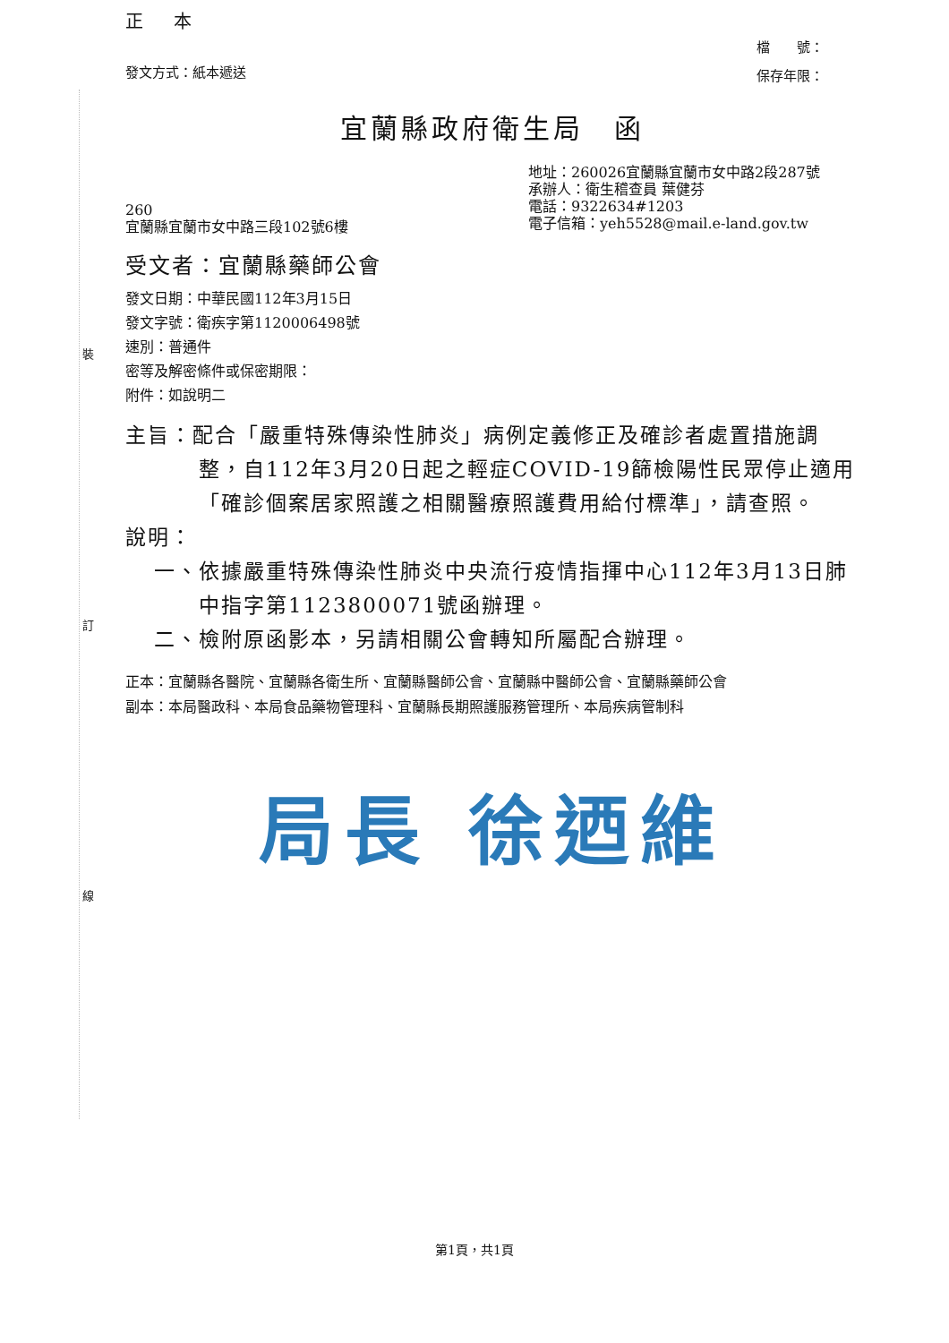裝
訂
線
正 本
發文方式：紙本遞送
檔　　號：
保存年限：
宜蘭縣政府衛生局　函
260
宜蘭縣宜蘭市女中路三段102號6樓
地址：260026宜蘭縣宜蘭市女中路2段287號
承辦人：衛生稽查員 葉健芬
電話：9322634#1203
電子信箱：yeh5528@mail.e-land.gov.tw
受文者：宜蘭縣藥師公會
發文日期：中華民國112年3月15日
發文字號：衛疾字第1120006498號
速別：普通件
密等及解密條件或保密期限：
附件：如說明二
主旨：配合「嚴重特殊傳染性肺炎」病例定義修正及確診者處置措施調整，自112年3月20日起之輕症COVID-19篩檢陽性民眾停止適用「確診個案居家照護之相關醫療照護費用給付標準」，請查照。
說明：
一、依據嚴重特殊傳染性肺炎中央流行疫情指揮中心112年3月13日肺中指字第1123800071號函辦理。
二、檢附原函影本，另請相關公會轉知所屬配合辦理。
正本：宜蘭縣各醫院、宜蘭縣各衛生所、宜蘭縣醫師公會、宜蘭縣中醫師公會、宜蘭縣藥師公會
副本：本局醫政科、本局食品藥物管理科、宜蘭縣長期照護服務管理所、本局疾病管制科
局長 徐迺維
第1頁，共1頁